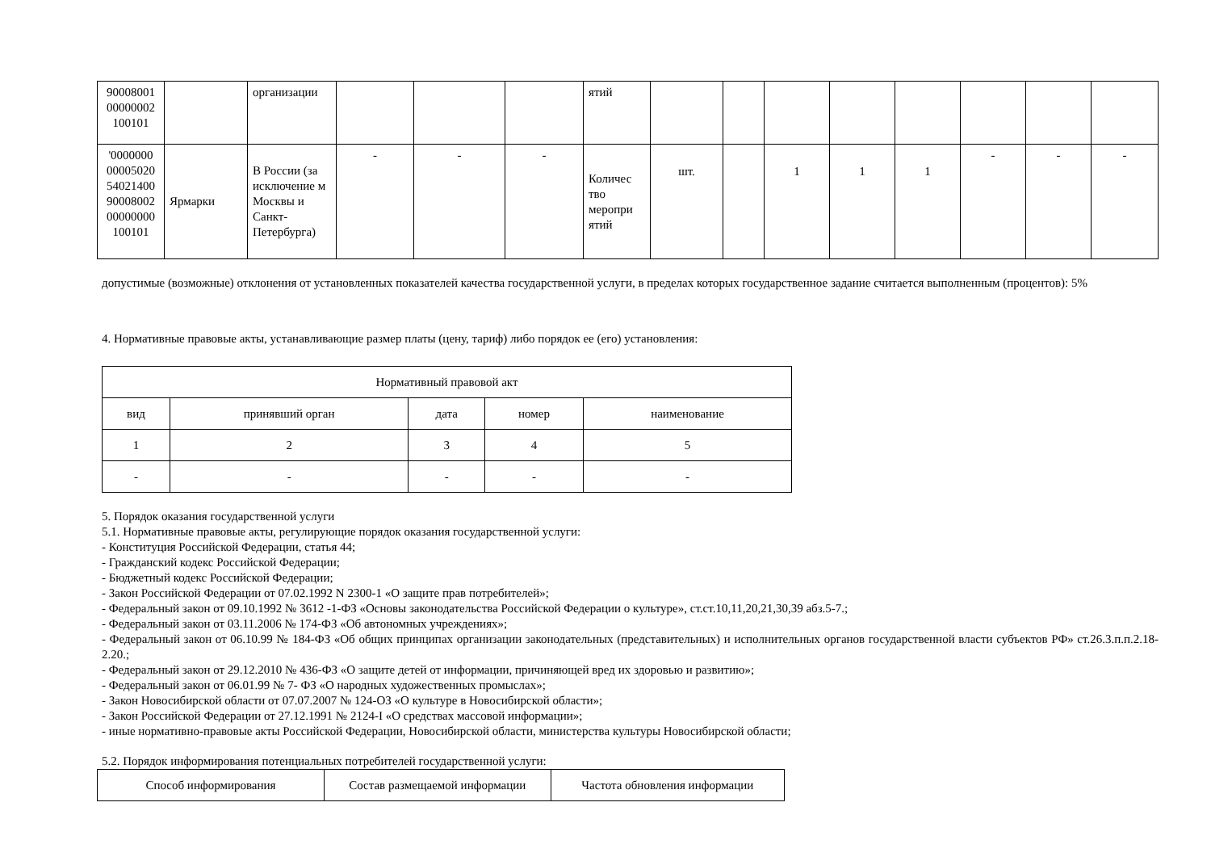| 90008001 00000002 100101 | | организации | | | | ятий | | | | | | | | |
| '0000000 00005020 54021400 90008002 00000000 100101 | Ярмарки | В России (за исключение м Москвы и Санкт-Петербурга) | - | - | - | Количес тво меропри ятий | шт. | | 1 | 1 | 1 | - | - | - |
допустимые (возможные) отклонения от установленных показателей качества государственной услуги, в пределах которых государственное задание считается выполненным (процентов): 5%
4. Нормативные правовые акты, устанавливающие размер платы (цену, тариф) либо порядок ее (его) установления:
| Нормативный правовой акт | | | | |
| вид | принявший орган | дата | номер | наименование |
| 1 | 2 | 3 | 4 | 5 |
| - | - | - | - | - |
5. Порядок оказания государственной услуги
5.1. Нормативные правовые акты, регулирующие порядок оказания государственной услуги:
- Конституция Российской Федерации, статья 44;
- Гражданский кодекс Российской Федерации;
- Бюджетный кодекс Российской Федерации;
- Закон Российской Федерации от 07.02.1992 N 2300-1 «О защите прав потребителей»;
- Федеральный закон от 09.10.1992 № 3612 -1-ФЗ «Основы законодательства Российской Федерации о культуре», ст.ст.10,11,20,21,30,39 абз.5-7.;
- Федеральный закон от 03.11.2006 № 174-ФЗ «Об автономных учреждениях»;
- Федеральный закон от 06.10.99 № 184-ФЗ «Об общих принципах организации законодательных (представительных) и исполнительных органов государственной власти субъектов РФ» ст.26.3.п.п.2.18-2.20.;
- Федеральный закон от 29.12.2010 № 436-ФЗ «О защите детей от информации, причиняющей вред их здоровью и развитию»;
- Федеральный закон от 06.01.99 № 7- ФЗ «О народных художественных промыслах»;
- Закон Новосибирской области от 07.07.2007 № 124-ОЗ «О культуре в Новосибирской области»;
- Закон Российской Федерации от 27.12.1991 № 2124-I «О средствах массовой информации»;
- иные нормативно-правовые акты Российской Федерации, Новосибирской области, министерства культуры Новосибирской области;
5.2. Порядок информирования потенциальных потребителей государственной услуги:
| Способ информирования | Состав размещаемой информации | Частота обновления информации |